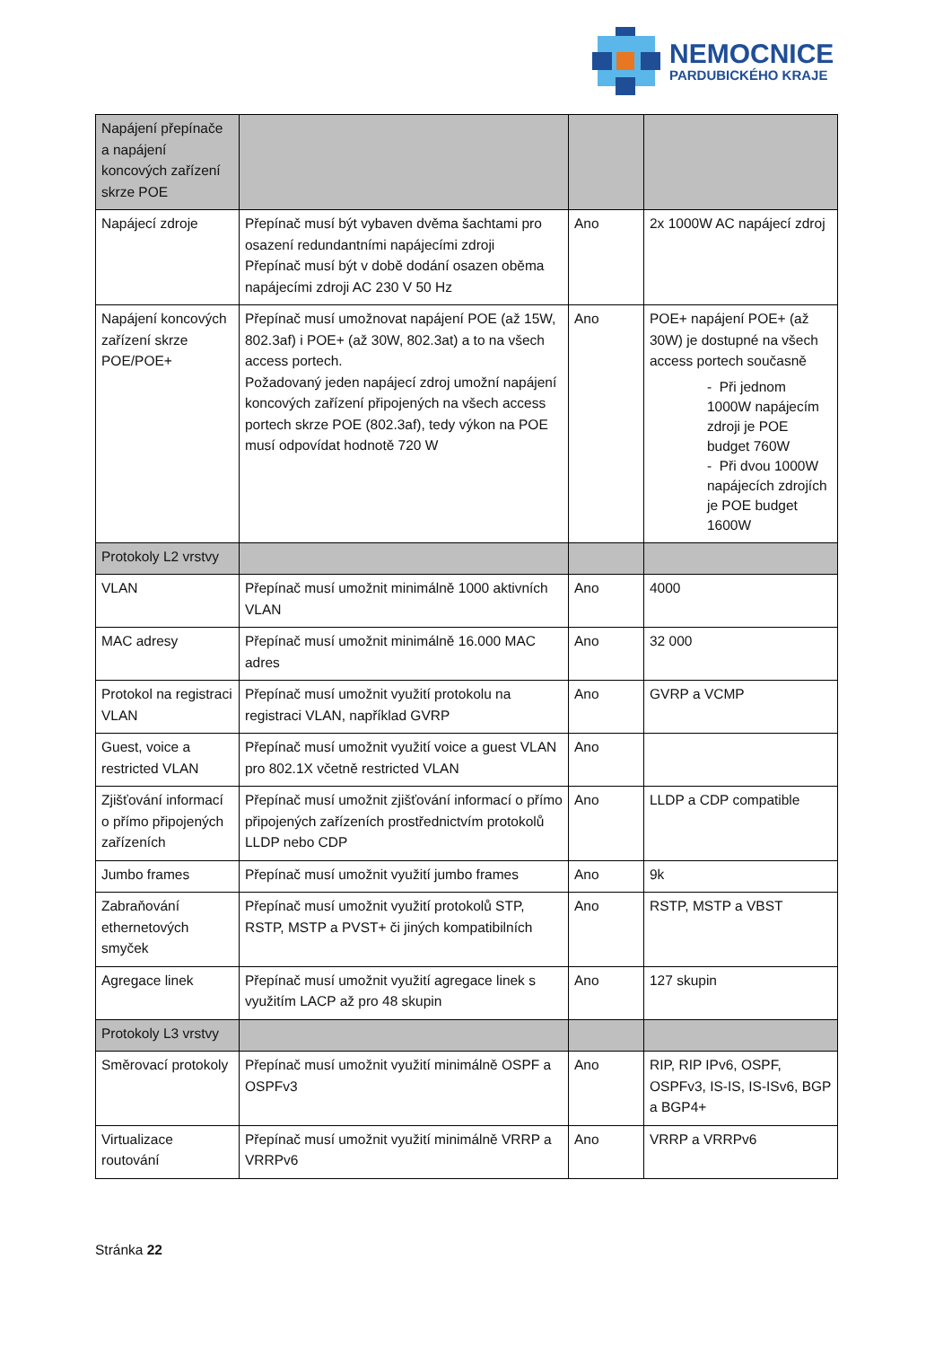NEMOCNICE
PARDUBICKÉHO KRAJE
| Napájení přepínače a napájení koncových zařízení skrze POE | | | |
| Napájecí zdroje | Přepínač musí být vybaven dvěma šachtami pro osazení redundantními napájecími zdroji Přepínač musí být v době dodání osazen oběma napájecími zdroji AC 230 V 50 Hz | Ano | 2x 1000W AC napájecí zdroj |
| Napájení koncových zařízení skrze POE/POE+ | Přepínač musí umožnovat napájení POE (až 15W, 802.3af) i POE+ (až 30W, 802.3at) a to na všech access portech. Požadovaný jeden napájecí zdroj umožní napájení koncových zařízení připojených na všech access portech skrze POE (802.3af), tedy výkon na POE musí odpovídat hodnotě 720 W | Ano | POE+ napájení POE+ (až 30W) je dostupné na všech access portech současně - Při jednom 1000W napájecím zdroji je POE budget 760W - Při dvou 1000W napájecích zdrojích je POE budget 1600W |
| Protokoly L2 vrstvy | | | |
| VLAN | Přepínač musí umožnit minimálně 1000 aktivních VLAN | Ano | 4000 |
| MAC adresy | Přepínač musí umožnit minimálně 16.000 MAC adres | Ano | 32 000 |
| Protokol na registraci VLAN | Přepínač musí umožnit využití protokolu na registraci VLAN, například GVRP | Ano | GVRP a VCMP |
| Guest, voice a restricted VLAN | Přepínač musí umožnit využití voice a guest VLAN pro 802.1X včetně restricted VLAN | Ano | |
| Zjišťování informací o přímo připojených zařízeních | Přepínač musí umožnit zjišťování informací o přímo připojených zařízeních prostřednictvím protokolů LLDP nebo CDP | Ano | LLDP a CDP compatible |
| Jumbo frames | Přepínač musí umožnit využití jumbo frames | Ano | 9k |
| Zabraňování ethernetových smyček | Přepínač musí umožnit využití protokolů STP, RSTP, MSTP a PVST+ či jiných kompatibilních | Ano | RSTP, MSTP a VBST |
| Agregace linek | Přepínač musí umožnit využití agregace linek s využitím LACP až pro 48 skupin | Ano | 127 skupin |
| Protokoly L3 vrstvy | | | |
| Směrovací protokoly | Přepínač musí umožnit využití minimálně OSPF a OSPFv3 | Ano | RIP, RIP IPv6, OSPF, OSPFv3, IS-IS, IS-ISv6, BGP a BGP4+ |
| Virtualizace routování | Přepínač musí umožnit využití minimálně VRRP a VRRPv6 | Ano | VRRP a VRRPv6 |
Stránka 22